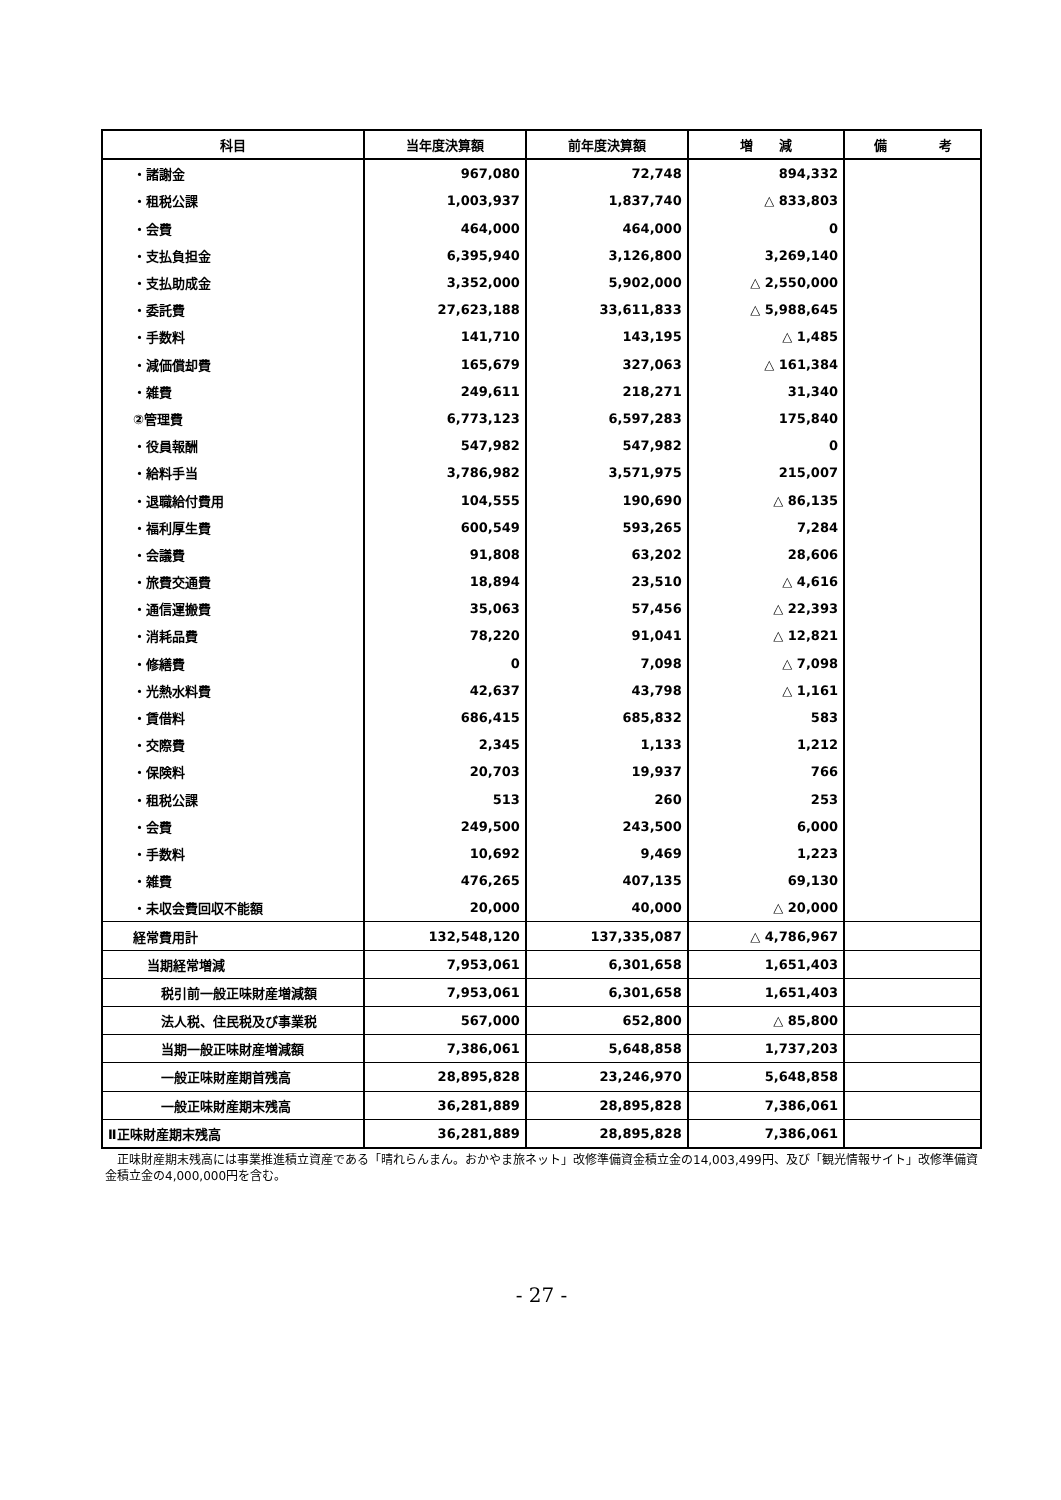| 科目 | 当年度決算額 | 前年度決算額 | 増 減 | 備 考 |
| --- | --- | --- | --- | --- |
| ・諸謝金 | 967,080 | 72,748 | 894,332 | |
| ・租税公課 | 1,003,937 | 1,837,740 | △ 833,803 | |
| ・会費 | 464,000 | 464,000 | 0 | |
| ・支払負担金 | 6,395,940 | 3,126,800 | 3,269,140 | |
| ・支払助成金 | 3,352,000 | 5,902,000 | △ 2,550,000 | |
| ・委託費 | 27,623,188 | 33,611,833 | △ 5,988,645 | |
| ・手数料 | 141,710 | 143,195 | △ 1,485 | |
| ・減価償却費 | 165,679 | 327,063 | △ 161,384 | |
| ・雑費 | 249,611 | 218,271 | 31,340 | |
| ②管理費 | 6,773,123 | 6,597,283 | 175,840 | |
| ・役員報酬 | 547,982 | 547,982 | 0 | |
| ・給料手当 | 3,786,982 | 3,571,975 | 215,007 | |
| ・退職給付費用 | 104,555 | 190,690 | △ 86,135 | |
| ・福利厚生費 | 600,549 | 593,265 | 7,284 | |
| ・会議費 | 91,808 | 63,202 | 28,606 | |
| ・旅費交通費 | 18,894 | 23,510 | △ 4,616 | |
| ・通信運搬費 | 35,063 | 57,456 | △ 22,393 | |
| ・消耗品費 | 78,220 | 91,041 | △ 12,821 | |
| ・修繕費 | 0 | 7,098 | △ 7,098 | |
| ・光熱水料費 | 42,637 | 43,798 | △ 1,161 | |
| ・賃借料 | 686,415 | 685,832 | 583 | |
| ・交際費 | 2,345 | 1,133 | 1,212 | |
| ・保険料 | 20,703 | 19,937 | 766 | |
| ・租税公課 | 513 | 260 | 253 | |
| ・会費 | 249,500 | 243,500 | 6,000 | |
| ・手数料 | 10,692 | 9,469 | 1,223 | |
| ・雑費 | 476,265 | 407,135 | 69,130 | |
| ・未収会費回収不能額 | 20,000 | 40,000 | △ 20,000 | |
| 経常費用計 | 132,548,120 | 137,335,087 | △ 4,786,967 | |
| 当期経常増減 | 7,953,061 | 6,301,658 | 1,651,403 | |
| 税引前一般正味財産増減額 | 7,953,061 | 6,301,658 | 1,651,403 | |
| 法人税、住民税及び事業税 | 567,000 | 652,800 | △ 85,800 | |
| 当期一般正味財産増減額 | 7,386,061 | 5,648,858 | 1,737,203 | |
| 一般正味財産期首残高 | 28,895,828 | 23,246,970 | 5,648,858 | |
| 一般正味財産期末残高 | 36,281,889 | 28,895,828 | 7,386,061 | |
| Ⅱ正味財産期末残高 | 36,281,889 | 28,895,828 | 7,386,061 | |
　正味財産期末残高には事業推進積立資産である「晴れらんまん。おかやま旅ネット」改修準備資金積立金の14,003,499円、及び「観光情報サイト」改修準備資金積立金の4,000,000円を含む。
- 27 -